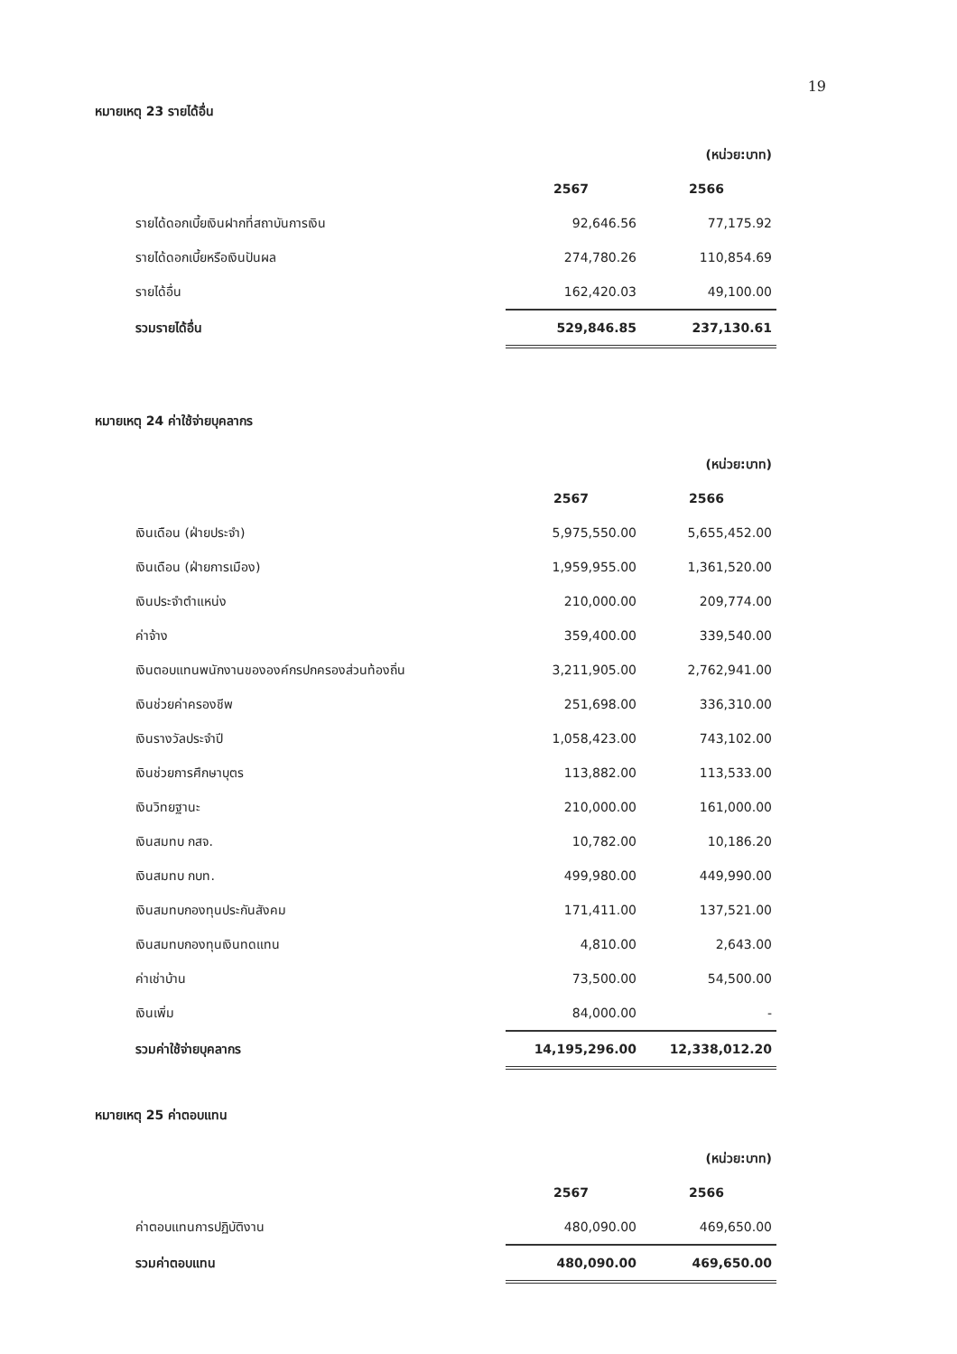19
หมายเหตุ 23 รายได้อื่น
| | | (หน่วย:บาท) |
| | 2567 | 2566 |
| รายได้ดอกเบี้ยเงินฝากที่สถาบันการเงิน | 92,646.56 | 77,175.92 |
| รายได้ดอกเบี้ยหรือเงินปันผล | 274,780.26 | 110,854.69 |
| รายได้อื่น | 162,420.03 | 49,100.00 |
| รวมรายได้อื่น | 529,846.85 | 237,130.61 |
หมายเหตุ 24 ค่าใช้จ่ายบุคลากร
| | | (หน่วย:บาท) |
| | 2567 | 2566 |
| เงินเดือน (ฝ่ายประจำ) | 5,975,550.00 | 5,655,452.00 |
| เงินเดือน (ฝ่ายการเมือง) | 1,959,955.00 | 1,361,520.00 |
| เงินประจำตำแหน่ง | 210,000.00 | 209,774.00 |
| ค่าจ้าง | 359,400.00 | 339,540.00 |
| เงินตอบแทนพนักงานขององค์กรปกครองส่วนท้องถิ่น | 3,211,905.00 | 2,762,941.00 |
| เงินช่วยค่าครองชีพ | 251,698.00 | 336,310.00 |
| เงินรางวัลประจำปี | 1,058,423.00 | 743,102.00 |
| เงินช่วยการศึกษาบุตร | 113,882.00 | 113,533.00 |
| เงินวิทยฐานะ | 210,000.00 | 161,000.00 |
| เงินสมทบ กสจ. | 10,782.00 | 10,186.20 |
| เงินสมทบ กบท. | 499,980.00 | 449,990.00 |
| เงินสมทบกองทุนประกันสังคม | 171,411.00 | 137,521.00 |
| เงินสมทบกองทุนเงินทดแทน | 4,810.00 | 2,643.00 |
| ค่าเช่าบ้าน | 73,500.00 | 54,500.00 |
| เงินเพิ่ม | 84,000.00 | - |
| รวมค่าใช้จ่ายบุคลากร | 14,195,296.00 | 12,338,012.20 |
หมายเหตุ 25 ค่าตอบแทน
| | | (หน่วย:บาท) |
| | 2567 | 2566 |
| ค่าตอบแทนการปฏิบัติงาน | 480,090.00 | 469,650.00 |
| รวมค่าตอบแทน | 480,090.00 | 469,650.00 |